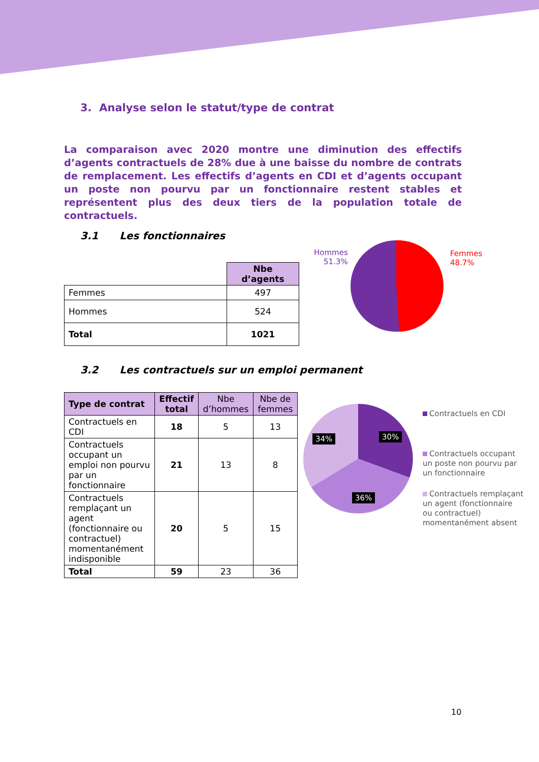3. Analyse selon le statut/type de contrat
La comparaison avec 2020 montre une diminution des effectifs d’agents contractuels de 28% due à une baisse du nombre de contrats de remplacement. Les effectifs d’agents en CDI et d’agents occupant un poste non pourvu par un fonctionnaire restent stables et représentent plus des deux tiers de la population totale de contractuels.
3.1 Les fonctionnaires
| | Nbe d’agents |
| Femmes | 497 |
| Hommes | 524 |
| Total | 1021 |
Hommes
51.3%
Femmes
48.7%
3.2 Les contractuels sur un emploi permanent
| Type de contrat | Effectif total | Nbe d’hommes | Nbe de femmes |
| Contractuels en CDI | 18 | 5 | 13 |
| Contractuels occupant un emploi non pourvu par un fonctionnaire | 21 | 13 | 8 |
| Contractuels remplaçant un agent (fonctionnaire ou contractuel) momentanément indisponible | 20 | 5 | 15 |
| Total | 59 | 23 | 36 |
34% 30%
36%
Contractuels en CDI
Contractuels occupant un poste non pourvu par un fonctionnaire
Contractuels remplaçant un agent (fonctionnaire ou contractuel) momentanément absent
10